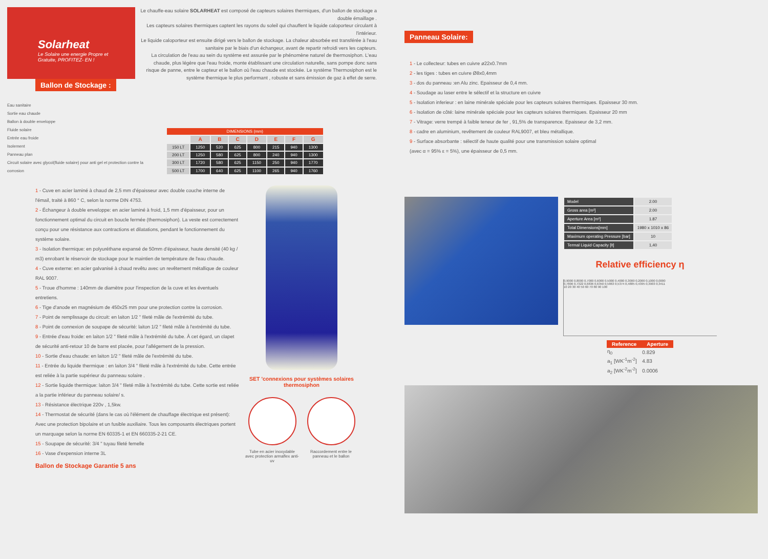Solarheat
Le Solaire une energie Propre et Gratuite, PROFITEZ- EN !
Le chauffe-eau solaire SOLARHEAT est composé de capteurs solaires thermiques, d'un ballon de stockage a double émaillage .
Les capteurs solaires thermiques captent les rayons du soleil qui chauffent le liquide caloporteur circulant à l'intérieur.
Le liquide caloporteur est ensuite dirigé vers le ballon de stockage. La chaleur absorbée est transférée à l'eau sanitaire par le biais d'un échangeur, avant de repartir refroidi vers les capteurs.
La circulation de l'eau au sein du système est assurée par le phénomène naturel de thermosiphon. L'eau chaude, plus légère que l'eau froide, monte établissant une circulation naturelle, sans pompe donc sans risque de panne, entre le capteur et le ballon où l'eau chaude est stockée. Le système Thermosiphon est le système thermique le plus performant , robuste et sans émission de gaz à effet de serre.
Ballon de Stockage :
Eau sanitaire
Sortie eau chaude
Ballon à double enveloppe
Fluide solaire
Entrée eau froide
Isolement
Panneau plan
Circuit solaire avec glycol(fluide solaire) pour anti gel et protection contre la corrosion
| DIMENSIONS (mm) | | | | | | | |
| | A | B | C | D | E | F | G |
| 150 LT | 1250 | 520 | 625 | 800 | 215 | 940 | 1300 |
| 200 LT | 1250 | 580 | 625 | 800 | 240 | 940 | 1300 |
| 300 LT | 1720 | 580 | 625 | 1150 | 250 | 940 | 1770 |
| 500 LT | 1700 | 640 | 625 | 1100 | 265 | 940 | 1760 |
1 - Cuve en acier laminé à chaud de 2,5 mm d'épaisseur avec double couche interne de l'émail, traité à 860 ° C, selon la norme DIN 4753.
2 - Échangeur à double enveloppe: en acier laminé à froid, 1,5 mm d'épaisseur, pour un fonctionnement optimal du circuit en boucle fermée (thermosiphon). La veste est correctement conçu pour une résistance aux contractions et dilatations, pendant le fonctionnement du système solaire.
3 - Isolation thermique: en polyuréthane expansé de 50mm d'épaisseur, haute densité (40 kg / m3) enrobant le réservoir de stockage pour le maintien de température de l'eau chaude.
4 - Cuve externe: en acier galvanisé à chaud revêtu avec un revêtement métallique de couleur RAL 9007.
5 - Troue d'homme : 140mm de diamètre pour l'inspection de la cuve et les éventuels entretiens.
6 - Tige d'anode en magnésium de 450x25 mm pour une protection contre la corrosion.
7 - Point de remplissage du circuit: en laiton 1/2 " fileté mâle de l'extrémité du tube.
8 - Point de connexion de soupape de sécurité: laiton 1/2 " fileté mâle à l'extrémité du tube.
9 - Entrée d'eau froide: en laiton 1/2 " fileté mâle à l'extrémité du tube. À cet égard, un clapet de sécurité anti-retour 10 de barre est placée, pour l'allégement de la pression.
10 - Sortie d'eau chaude: en laiton 1/2 " fileté mâle de l'extrémité du tube.
11 - Entrée du liquide thermique : en laiton 3/4 " fileté mâle à l'extrémité du tube. Cette entrée est reliée à la partie supérieur du panneau solaire .
12 - Sortie liquide thermique: laiton 3/4 " fileté mâle à l'extrémité du tube. Cette sortie est reliée a la partie inférieur du panneau solaire/ s.
13 - Résistance électrique 220v , 1,5kw.
14 - Thermostat de sécurité (dans le cas où l'élément de chauffage électrique est présent): Avec une protection bipolaire et un fusible auxiliaire. Tous les composants électriques portent un marquage selon la norme EN 60335-1 et EN 660335-2-21 CE.
15 - Soupape de sécurité: 3/4 " tuyau fileté femelle
16 - Vase d'expension interne 3L
Ballon de Stockage Garantie 5 ans
SET 'connexions pour systèmes solaires thermosiphon
Tube en acier inoxydable avec protection armaflex anti-uv
Raccordement entre le panneau et le ballon
Panneau Solaire:
1 - Le collecteur: tubes en cuivre ø22x0.7mm
2 - les tiges : tubes en cuivre Ø8x0,4mm
3 - dos du panneau :en Alu zinc. Epaisseur de 0,4 mm.
4 - Soudage au laser entre le sélectif et la structure en cuivre
5 - Isolation inferieur : en laine minérale spéciale pour les capteurs solaires thermiques. Epaisseur 30 mm.
6 - Isolation de côté: laine minérale spéciale pour les capteurs solaires thermiques. Epaisseur 20 mm
7 - Vitrage: verre trempé à faible teneur de fer , 91,5% de transparence. Epaisseur de 3,2 mm.
8 - cadre en aluminium, revêtement de couleur RAL9007, et bleu métallique.
9 - Surface absorbante : sélectif de haute qualité pour une transmission solaire optimal
(avec α = 95% ε = 5%), une épaisseur de 0,5 mm.
| Model | 2.00 |
| Gross area [m²] | 2.00 |
| Aperture Area [m²] | 1.87 |
| Total Dimensions[mm] | 1980 x 1010 x 86 |
| Maximum operating Pressure [bar] | 10 |
| Termal Liquid Capacity [lt] | 1,40 |
Relative efficiency η
0,9000 0,8000 0,7000 0,6000 0,5000 0,4000 0,3000 0,2000 0,1000 0,0000
0,7806 0,7322 0,6836 0,6350 0,5863 0,5374 0,4885 0,4395 0,3903 0,3411
10 20 30 40 50 60 70 80 90 100
| Reference | Aperture |
| --- | --- |
| η<sub>0</sub> | 0.829 |
| a<sub>1</sub> [WK<sup>-1</sup>m<sup>-2</sup>] | 4.83 |
| a<sub>2</sub> [WK<sup>-2</sup>m<sup>-2</sup>] | 0.0006 |